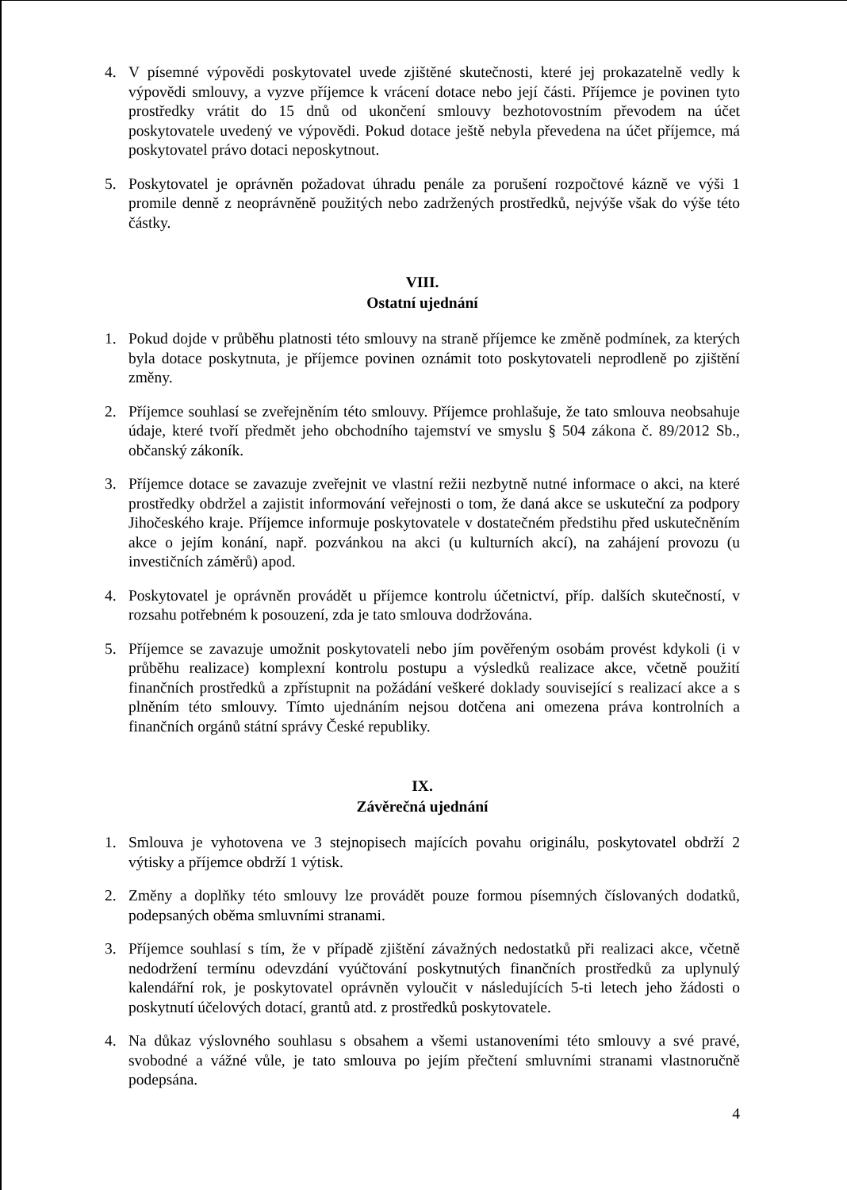4. V písemné výpovědi poskytovatel uvede zjištěné skutečnosti, které jej prokazatelně vedly k výpovědi smlouvy, a vyzve příjemce k vrácení dotace nebo její části. Příjemce je povinen tyto prostředky vrátit do 15 dnů od ukončení smlouvy bezhotovostním převodem na účet poskytovatele uvedený ve výpovědi. Pokud dotace ještě nebyla převedena na účet příjemce, má poskytovatel právo dotaci neposkytnout.
5. Poskytovatel je oprávněn požadovat úhradu penále za porušení rozpočtové kázně ve výši 1 promile denně z neoprávněně použitých nebo zadržených prostředků, nejvýše však do výše této částky.
VIII.
Ostatní ujednání
1. Pokud dojde v průběhu platnosti této smlouvy na straně příjemce ke změně podmínek, za kterých byla dotace poskytnuta, je příjemce povinen oznámit toto poskytovateli neprodleně po zjištění změny.
2. Příjemce souhlasí se zveřejněním této smlouvy. Příjemce prohlašuje, že tato smlouva neobsahuje údaje, které tvoří předmět jeho obchodního tajemství ve smyslu § 504 zákona č. 89/2012 Sb., občanský zákoník.
3. Příjemce dotace se zavazuje zveřejnit ve vlastní režii nezbytně nutné informace o akci, na které prostředky obdržel a zajistit informování veřejnosti o tom, že daná akce se uskuteční za podpory Jihočeského kraje. Příjemce informuje poskytovatele v dostatečném předstihu před uskutečněním akce o jejím konání, např. pozvánkou na akci (u kulturních akcí), na zahájení provozu (u investičních záměrů) apod.
4. Poskytovatel je oprávněn provádět u příjemce kontrolu účetnictví, příp. dalších skutečností, v rozsahu potřebném k posouzení, zda je tato smlouva dodržována.
5. Příjemce se zavazuje umožnit poskytovateli nebo jím pověřeným osobám provést kdykoli (i v průběhu realizace) komplexní kontrolu postupu a výsledků realizace akce, včetně použití finančních prostředků a zpřístupnit na požádání veškeré doklady související s realizací akce a s plněním této smlouvy. Tímto ujednáním nejsou dotčena ani omezena práva kontrolních a finančních orgánů státní správy České republiky.
IX.
Závěrečná ujednání
1. Smlouva je vyhotovena ve 3 stejnopisech majících povahu originálu, poskytovatel obdrží 2 výtisky a příjemce obdrží 1 výtisk.
2. Změny a doplňky této smlouvy lze provádět pouze formou písemných číslovaných dodatků, podepsaných oběma smluvními stranami.
3. Příjemce souhlasí s tím, že v případě zjištění závažných nedostatků při realizaci akce, včetně nedodržení termínu odevzdání vyúčtování poskytnutých finančních prostředků za uplynulý kalendářní rok, je poskytovatel oprávněn vyloučit v následujících 5-ti letech jeho žádosti o poskytnutí účelových dotací, grantů atd. z prostředků poskytovatele.
4. Na důkaz výslovného souhlasu s obsahem a všemi ustanoveními této smlouvy a své pravé, svobodné a vážné vůle, je tato smlouva po jejím přečtení smluvními stranami vlastnoručně podepsána.
4